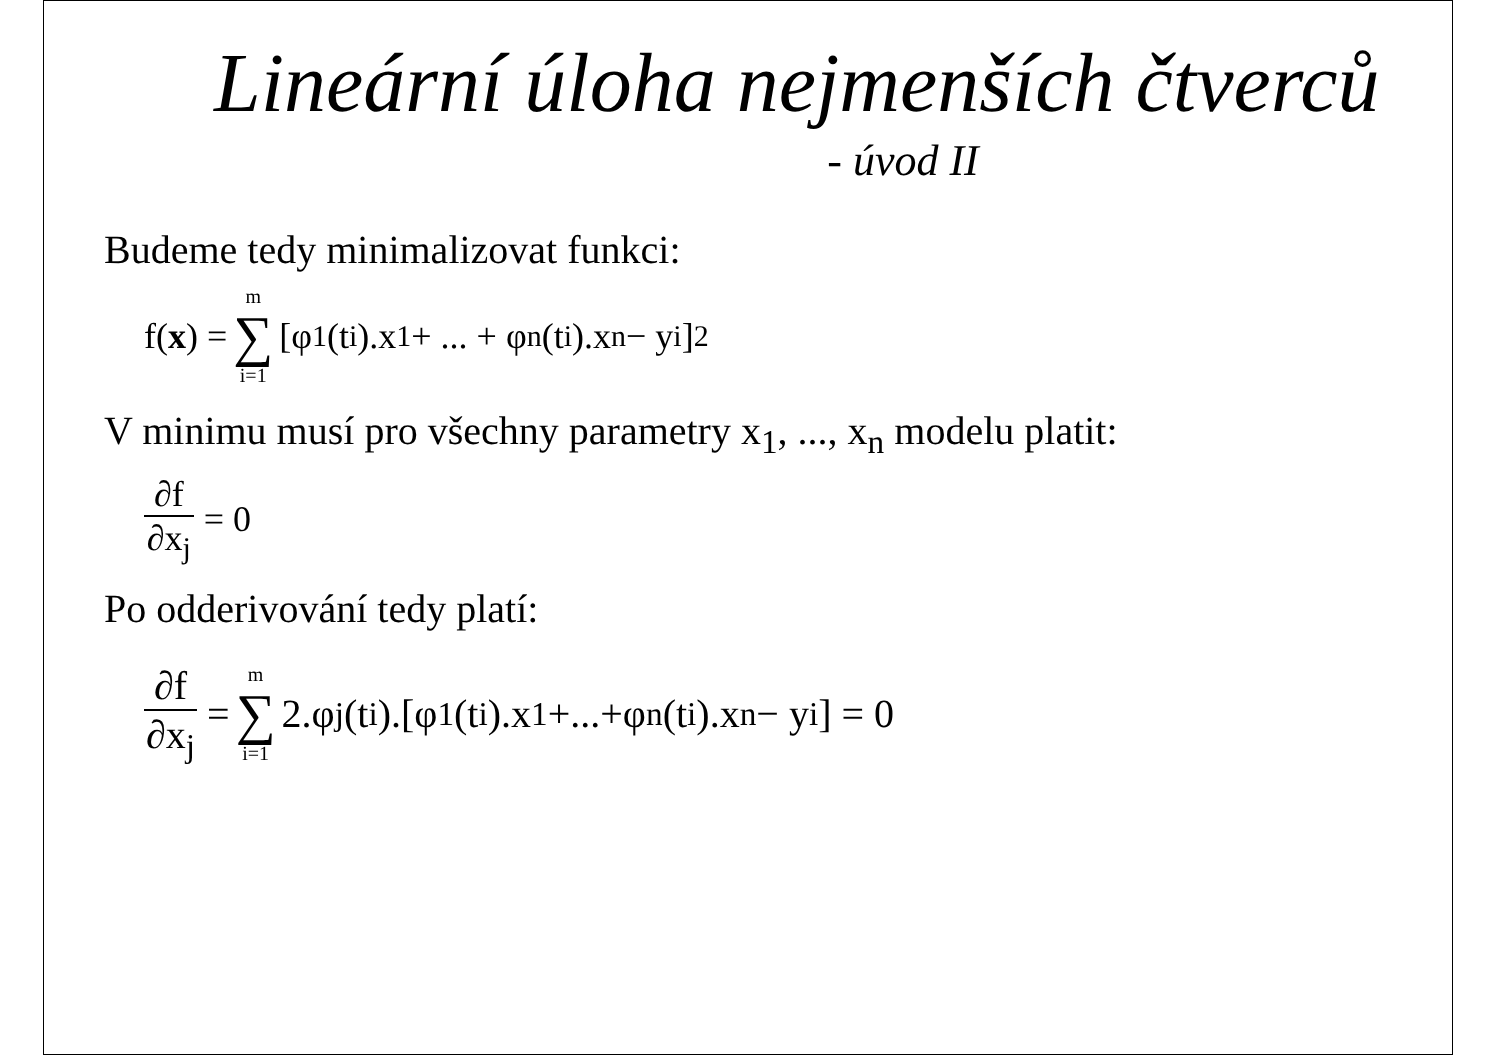Lineární úloha nejmenších čtverců
- úvod II
Budeme tedy minimalizovat funkci:
f(x) = m ∑ i=1 [φ<sub>1</sub>(t<sub>i</sub>).x<sub>1</sub> + ... + φ<sub>n</sub>(t<sub>i</sub>).x<sub>n</sub> − y<sub>i</sub>]<sup>2</sup>
V minimu musí pro všechny parametry x<sub>1</sub>, ..., x<sub>n</sub> modelu platit:
∂f ∂x<sub>j</sub> = 0
Po odderivování tedy platí:
∂f ∂x<sub>j</sub> = m ∑ i=1 2.φ<sub>j</sub>(t<sub>i</sub>).[φ<sub>1</sub>(t<sub>i</sub>).x<sub>1</sub>+...+φ<sub>n</sub>(t<sub>i</sub>).x<sub>n</sub> − y<sub>i</sub>] = 0